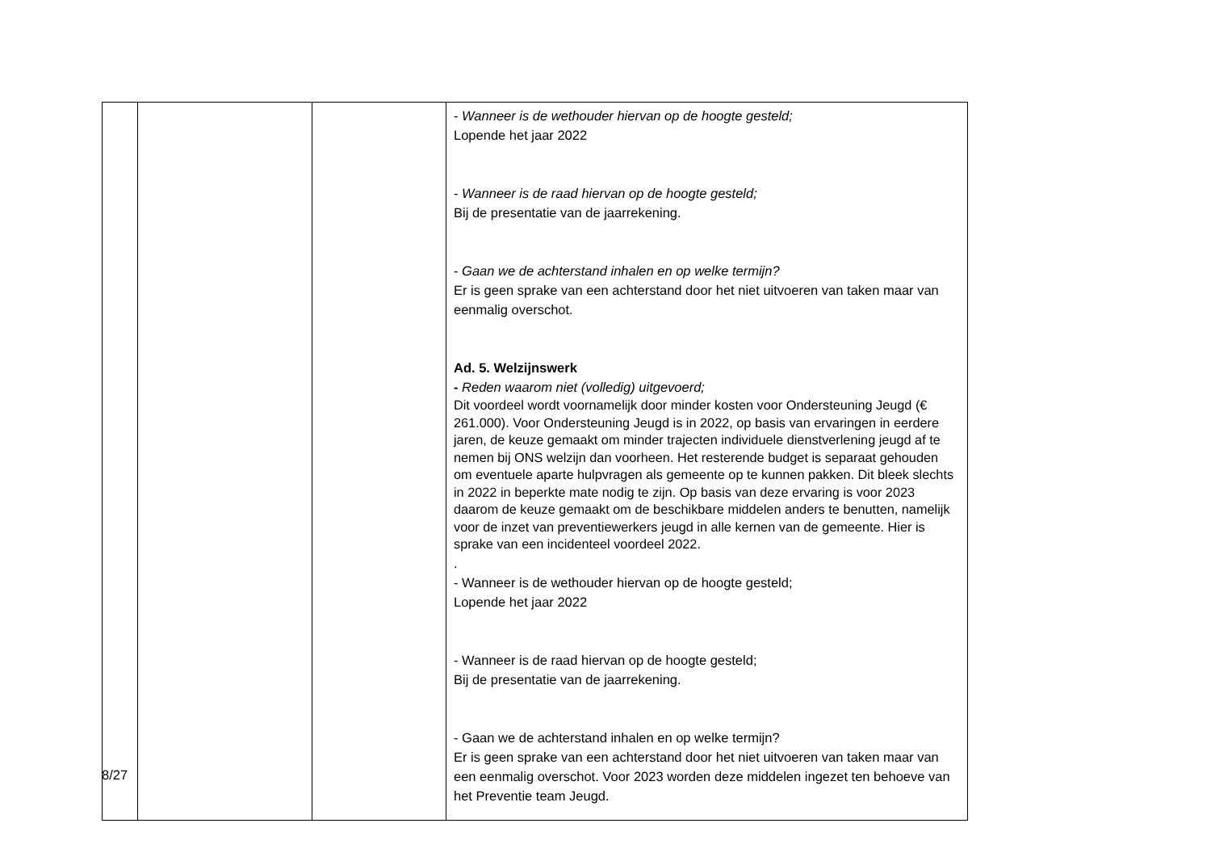| | | | - Wanneer is de wethouder hiervan op de hoogte gesteld; Lopende het jaar 2022 - Wanneer is de raad hiervan op de hoogte gesteld; Bij de presentatie van de jaarrekening. - Gaan we de achterstand inhalen en op welke termijn? Er is geen sprake van een achterstand door het niet uitvoeren van taken maar van eenmalig overschot. Ad. 5. Welzijnswerk - Reden waarom niet (volledig) uitgevoerd; Dit voordeel wordt voornamelijk door minder kosten voor Ondersteuning Jeugd (€ 261.000). Voor Ondersteuning Jeugd is in 2022, op basis van ervaringen in eerdere jaren, de keuze gemaakt om minder trajecten individuele dienstverlening jeugd af te nemen bij ONS welzijn dan voorheen. Het resterende budget is separaat gehouden om eventuele aparte hulpvragen als gemeente op te kunnen pakken. Dit bleek slechts in 2022 in beperkte mate nodig te zijn. Op basis van deze ervaring is voor 2023 daarom de keuze gemaakt om de beschikbare middelen anders te benutten, namelijk voor de inzet van preventiewerkers jeugd in alle kernen van de gemeente. Hier is sprake van een incidenteel voordeel 2022. . - Wanneer is de wethouder hiervan op de hoogte gesteld; Lopende het jaar 2022 - Wanneer is de raad hiervan op de hoogte gesteld; Bij de presentatie van de jaarrekening. - Gaan we de achterstand inhalen en op welke termijn? Er is geen sprake van een achterstand door het niet uitvoeren van taken maar van een eenmalig overschot. Voor 2023 worden deze middelen ingezet ten behoeve van het Preventie team Jeugd. |
8/27